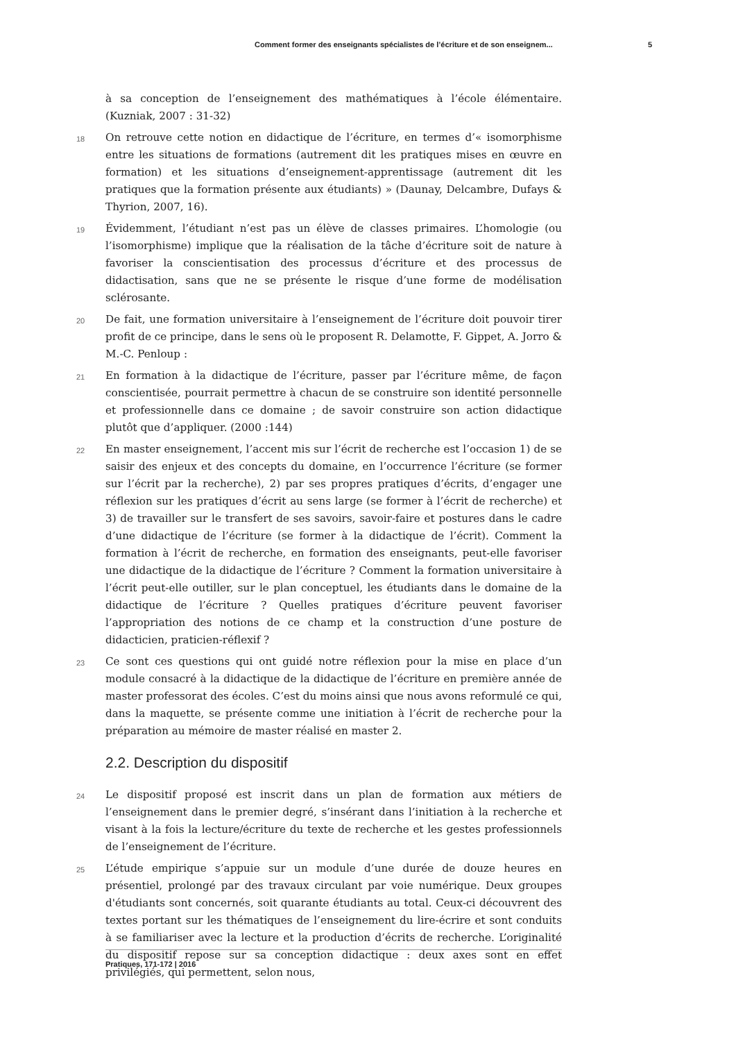Comment former des enseignants spécialistes de l’écriture et de son enseignem... 5
à sa conception de l’enseignement des mathématiques à l’école élémentaire. (Kuzniak, 2007 : 31-32)
18
On retrouve cette notion en didactique de l’écriture, en termes d’« isomorphisme entre les situations de formations (autrement dit les pratiques mises en œuvre en formation) et les situations d’enseignement-apprentissage (autrement dit les pratiques que la formation présente aux étudiants) » (Daunay, Delcambre, Dufays & Thyrion, 2007, 16).
19
Évidemment, l’étudiant n’est pas un élève de classes primaires. L’homologie (ou l’isomorphisme) implique que la réalisation de la tâche d’écriture soit de nature à favoriser la conscientisation des processus d’écriture et des processus de didactisation, sans que ne se présente le risque d’une forme de modélisation sclérosante.
20
De fait, une formation universitaire à l’enseignement de l’écriture doit pouvoir tirer profit de ce principe, dans le sens où le proposent R. Delamotte, F. Gippet, A. Jorro & M.-C. Penloup :
21
En formation à la didactique de l’écriture, passer par l’écriture même, de façon conscientisée, pourrait permettre à chacun de se construire son identité personnelle et professionnelle dans ce domaine ; de savoir construire son action didactique plutôt que d’appliquer. (2000 :144)
22
En master enseignement, l’accent mis sur l’écrit de recherche est l’occasion 1) de se saisir des enjeux et des concepts du domaine, en l’occurrence l’écriture (se former sur l’écrit par la recherche), 2) par ses propres pratiques d’écrits, d’engager une réflexion sur les pratiques d’écrit au sens large (se former à l’écrit de recherche) et 3) de travailler sur le transfert de ses savoirs, savoir-faire et postures dans le cadre d’une didactique de l’écriture (se former à la didactique de l’écrit). Comment la formation à l’écrit de recherche, en formation des enseignants, peut-elle favoriser une didactique de la didactique de l’écriture ? Comment la formation universitaire à l’écrit peut-elle outiller, sur le plan conceptuel, les étudiants dans le domaine de la didactique de l’écriture ? Quelles pratiques d’écriture peuvent favoriser l’appropriation des notions de ce champ et la construction d’une posture de didacticien, praticien-réflexif ?
23
Ce sont ces questions qui ont guidé notre réflexion pour la mise en place d’un module consacré à la didactique de la didactique de l’écriture en première année de master professorat des écoles. C’est du moins ainsi que nous avons reformulé ce qui, dans la maquette, se présente comme une initiation à l’écrit de recherche pour la préparation au mémoire de master réalisé en master 2.
2.2. Description du dispositif
24
Le dispositif proposé est inscrit dans un plan de formation aux métiers de l’enseignement dans le premier degré, s’insérant dans l’initiation à la recherche et visant à la fois la lecture/écriture du texte de recherche et les gestes professionnels de l’enseignement de l’écriture.
25
L’étude empirique s’appuie sur un module d’une durée de douze heures en présentiel, prolongé par des travaux circulant par voie numérique. Deux groupes d'étudiants sont concernés, soit quarante étudiants au total. Ceux-ci découvrent des textes portant sur les thématiques de l’enseignement du lire-écrire et sont conduits à se familiariser avec la lecture et la production d’écrits de recherche. L’originalité du dispositif repose sur sa conception didactique : deux axes sont en effet privilégiés, qui permettent, selon nous,
Pratiques, 171-172 | 2016